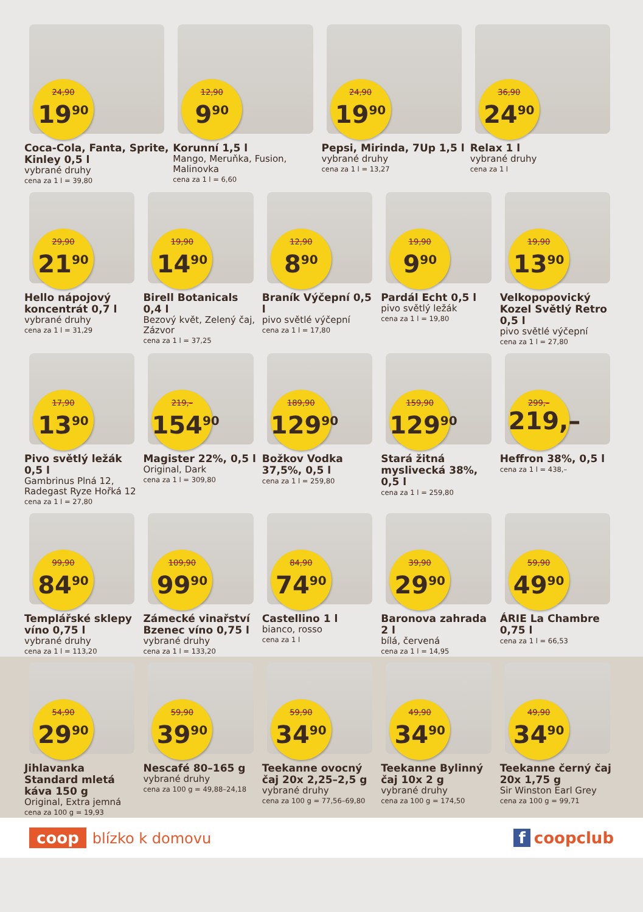24,90
19<sup>90</sup>
Coca-Cola, Fanta, Sprite, Kinley 0,5 l
vybrané druhy
cena za 1 l = 39,80
12,90
9<sup>90</sup>
Korunní 1,5 l
Mango, Meruňka, Fusion, Malinovka
cena za 1 l = 6,60
24,90
19<sup>90</sup>
Pepsi, Mirinda, 7Up 1,5 l
vybrané druhy
cena za 1 l = 13,27
36,90
24<sup>90</sup>
Relax 1 l
vybrané druhy
cena za 1 l
29,90
21<sup>90</sup>
Hello nápojový koncentrát 0,7 l
vybrané druhy
cena za 1 l = 31,29
19,90
14<sup>90</sup>
Birell Botanicals 0,4 l
Bezový květ, Zelený čaj, Zázvor
cena za 1 l = 37,25
12,90
8<sup>90</sup>
Braník Výčepní 0,5 l
pivo světlé výčepní
cena za 1 l = 17,80
19,90
9<sup>90</sup>
Pardál Echt 0,5 l
pivo světlý ležák
cena za 1 l = 19,80
19,90
13<sup>90</sup>
Velkopopovický Kozel Světlý Retro 0,5 l
pivo světlé výčepní
cena za 1 l = 27,80
17,90
13<sup>90</sup>
Pivo světlý ležák 0,5 l
Gambrinus Plná 12, Radegast Ryze Hořká 12
cena za 1 l = 27,80
219,–
154<sup>90</sup>
Magister 22%, 0,5 l
Original, Dark
cena za 1 l = 309,80
189,90
129<sup>90</sup>
Božkov Vodka 37,5%, 0,5 l
cena za 1 l = 259,80
159,90
129<sup>90</sup>
Stará žitná myslivecká 38%, 0,5 l
cena za 1 l = 259,80
299,–
219,–
Heffron 38%, 0,5 l
cena za 1 l = 438,–
99,90
84<sup>90</sup>
Templářské sklepy víno 0,75 l
vybrané druhy
cena za 1 l = 113,20
109,90
99<sup>90</sup>
Zámecké vinařství Bzenec víno 0,75 l
vybrané druhy
cena za 1 l = 133,20
84,90
74<sup>90</sup>
Castellino 1 l
bianco, rosso
cena za 1 l
39,90
29<sup>90</sup>
Baronova zahrada 2 l
bílá, červená
cena za 1 l = 14,95
59,90
49<sup>90</sup>
ÁRIE La Chambre 0,75 l
cena za 1 l = 66,53
54,90
29<sup>90</sup>
Jihlavanka Standard mletá káva 150 g
Original, Extra jemná
cena za 100 g = 19,93
59,90
39<sup>90</sup>
Nescafé 80–165 g
vybrané druhy
cena za 100 g = 49,88–24,18
59,90
34<sup>90</sup>
Teekanne ovocný čaj 20x 2,25–2,5 g
vybrané druhy
cena za 100 g = 77,56–69,80
49,90
34<sup>90</sup>
Teekanne Bylinný čaj 10x 2 g
vybrané druhy
cena za 100 g = 174,50
49,90
34<sup>90</sup>
Teekanne černý čaj 20x 1,75 g
Sir Winston Earl Grey
cena za 100 g = 99,71
coop blízko k domovu f coopclub